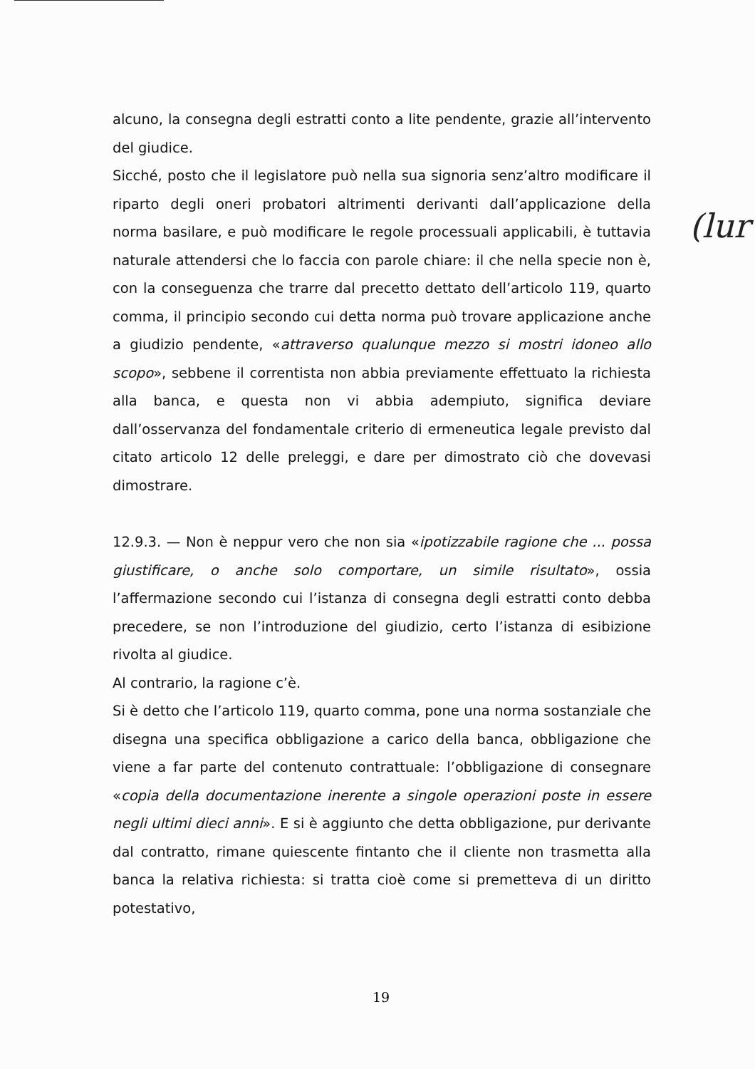alcuno, la consegna degli estratti conto a lite pendente, grazie all’intervento del giudice.
Sicché, posto che il legislatore può nella sua signoria senz’altro modificare il riparto degli oneri probatori altrimenti derivanti dall’applicazione della norma basilare, e può modificare le regole processuali applicabili, è tuttavia naturale attendersi che lo faccia con parole chiare: il che nella specie non è, con la conseguenza che trarre dal precetto dettato dell’articolo 119, quarto comma, il principio secondo cui detta norma può trovare applicazione anche a giudizio pendente, «attraverso qualunque mezzo si mostri idoneo allo scopo», sebbene il correntista non abbia previamente effettuato la richiesta alla banca, e questa non vi abbia adempiuto, significa deviare dall’osservanza del fondamentale criterio di ermeneutica legale previsto dal citato articolo 12 delle preleggi, e dare per dimostrato ciò che dovevasi dimostrare.
12.9.3. — Non è neppur vero che non sia «ipotizzabile ragione che ... possa giustificare, o anche solo comportare, un simile risultato», ossia l’affermazione secondo cui l’istanza di consegna degli estratti conto debba precedere, se non l’introduzione del giudizio, certo l’istanza di esibizione rivolta al giudice.
Al contrario, la ragione c’è.
Si è detto che l’articolo 119, quarto comma, pone una norma sostanziale che disegna una specifica obbligazione a carico della banca, obbligazione che viene a far parte del contenuto contrattuale: l’obbligazione di consegnare «copia della documentazione inerente a singole operazioni poste in essere negli ultimi dieci anni». E si è aggiunto che detta obbligazione, pur derivante dal contratto, rimane quiescente fintanto che il cliente non trasmetta alla banca la relativa richiesta: si tratta cioè come si premetteva di un diritto potestativo,
(lur
19